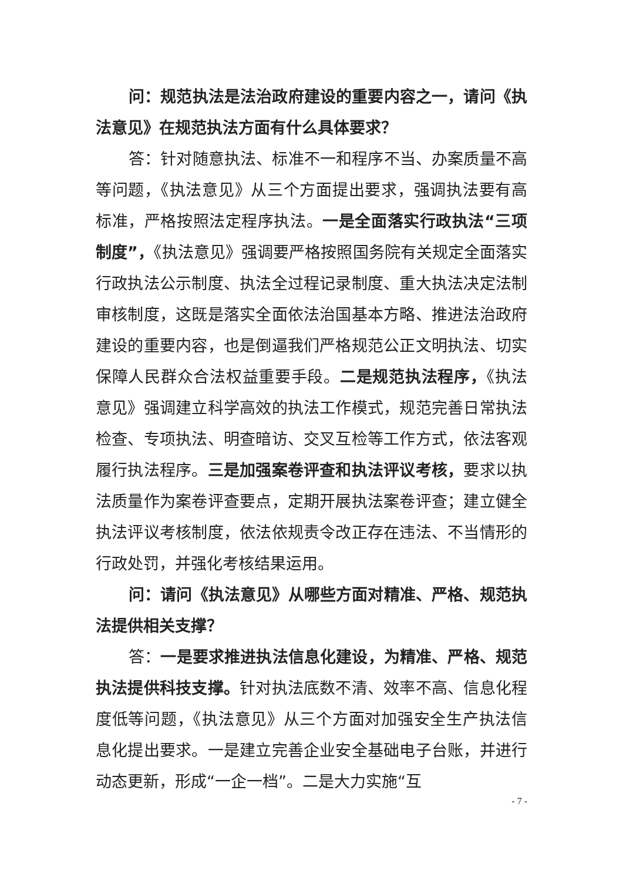问：规范执法是法治政府建设的重要内容之一，请问《执法意见》在规范执法方面有什么具体要求？
答：针对随意执法、标准不一和程序不当、办案质量不高等问题，《执法意见》从三个方面提出要求，强调执法要有高标准，严格按照法定程序执法。一是全面落实行政执法“三项制度”，《执法意见》强调要严格按照国务院有关规定全面落实行政执法公示制度、执法全过程记录制度、重大执法决定法制审核制度，这既是落实全面依法治国基本方略、推进法治政府建设的重要内容，也是倒逼我们严格规范公正文明执法、切实保障人民群众合法权益重要手段。二是规范执法程序，《执法意见》强调建立科学高效的执法工作模式，规范完善日常执法检查、专项执法、明查暗访、交叉互检等工作方式，依法客观履行执法程序。三是加强案卷评查和执法评议考核，要求以执法质量作为案卷评查要点，定期开展执法案卷评查；建立健全执法评议考核制度，依法依规责令改正存在违法、不当情形的行政处罚，并强化考核结果运用。
问：请问《执法意见》从哪些方面对精准、严格、规范执法提供相关支撑？
答：一是要求推进执法信息化建设，为精准、严格、规范执法提供科技支撑。针对执法底数不清、效率不高、信息化程度低等问题，《执法意见》从三个方面对加强安全生产执法信息化提出要求。一是建立完善企业安全基础电子台账，并进行动态更新，形成“一企一档”。二是大力实施“互
- 7 -